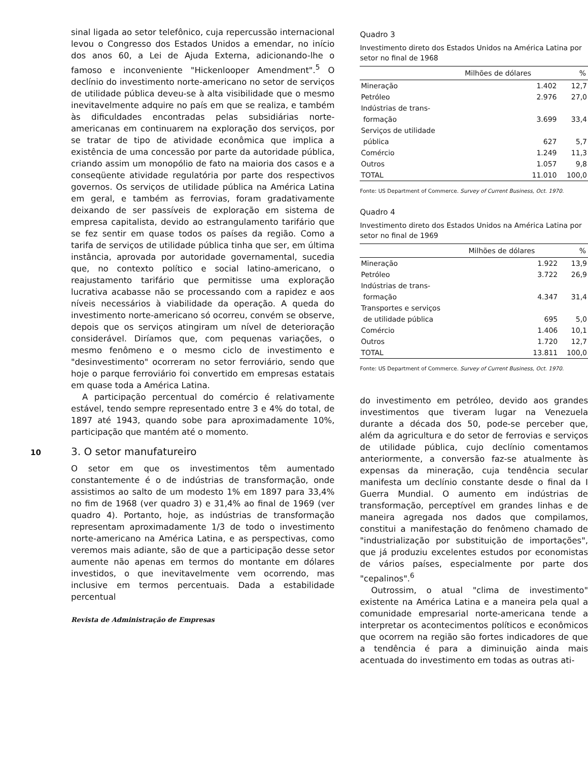sinal ligada ao setor telefônico, cuja repercussão internacional levou o Congresso dos Estados Unidos a emendar, no início dos anos 60, a Lei de Ajuda Externa, adicionando-lhe o famoso e inconveniente "Hickenlooper Amendment".<sup>5</sup> O declínio do investimento norte-americano no setor de serviços de utilidade pública deveu-se à alta visibilidade que o mesmo inevitavelmente adquire no país em que se realiza, e também às dificuldades encontradas pelas subsidiárias norte-americanas em continuarem na exploração dos serviços, por se tratar de tipo de atividade econômica que implica a existência de uma concessão por parte da autoridade pública, criando assim um monopólio de fato na maioria dos casos e a conseqüente atividade regulatória por parte dos respectivos governos. Os serviços de utilidade pública na América Latina em geral, e também as ferrovias, foram gradativamente deixando de ser passíveis de exploração em sistema de empresa capitalista, devido ao estrangulamento tarifário que se fez sentir em quase todos os países da região. Como a tarifa de serviços de utilidade pública tinha que ser, em última instância, aprovada por autoridade governamental, sucedia que, no contexto político e social latino-americano, o reajustamento tarifário que permitisse uma exploração lucrativa acabasse não se processando com a rapidez e aos níveis necessários à viabilidade da operação. A queda do investimento norte-americano só ocorreu, convém se observe, depois que os serviços atingiram um nível de deterioração considerável. Diríamos que, com pequenas variações, o mesmo fenômeno e o mesmo ciclo de investimento e "desinvestimento" ocorreram no setor ferroviário, sendo que hoje o parque ferroviário foi convertido em empresas estatais em quase toda a América Latina.
A participação percentual do comércio é relativamente estável, tendo sempre representado entre 3 e 4% do total, de 1897 até 1943, quando sobe para aproximadamente 10%, participação que mantém até o momento.
10 3. O setor manufatureiro
O setor em que os investimentos têm aumentado constantemente é o de indústrias de transformação, onde assistimos ao salto de um modesto 1% em 1897 para 33,4% no fim de 1968 (ver quadro 3) e 31,4% ao final de 1969 (ver quadro 4). Portanto, hoje, as indústrias de transformação representam aproximadamente 1/3 de todo o investimento norte-americano na América Latina, e as perspectivas, como veremos mais adiante, são de que a participação desse setor aumente não apenas em termos do montante em dólares investidos, o que inevitavelmente vem ocorrendo, mas inclusive em termos percentuais. Dada a estabilidade percentual
Revista de Administração de Empresas
Quadro 3
Investimento direto dos Estados Unidos na América Latina por setor no final de 1968
| | Milhões de dólares | % |
| --- | --- | --- |
| Mineração | 1.402 | 12,7 |
| Petróleo | 2.976 | 27,0 |
| Indústrias de trans- formação | 3.699 | 33,4 |
| Serviços de utilidade pública | 627 | 5,7 |
| Comércio | 1.249 | 11,3 |
| Outros | 1.057 | 9,8 |
| TOTAL | 11.010 | 100,0 |
Fonte: US Department of Commerce. Survey of Current Business, Oct. 1970.
Quadro 4
Investimento direto dos Estados Unidos na América Latina por setor no final de 1969
| | Milhões de dólares | % |
| --- | --- | --- |
| Mineração | 1.922 | 13,9 |
| Petróleo | 3.722 | 26,9 |
| Indústrias de trans- formação | 4.347 | 31,4 |
| Transportes e serviços de utilidade pública | 695 | 5,0 |
| Comércio | 1.406 | 10,1 |
| Outros | 1.720 | 12,7 |
| TOTAL | 13.811 | 100,0 |
Fonte: US Department of Commerce. Survey of Current Business, Oct. 1970.
do investimento em petróleo, devido aos grandes investimentos que tiveram lugar na Venezuela durante a década dos 50, pode-se perceber que, além da agricultura e do setor de ferrovias e serviços de utilidade pública, cujo declínio comentamos anteriormente, a conversão faz-se atualmente às expensas da mineração, cuja tendência secular manifesta um declínio constante desde o final da I Guerra Mundial. O aumento em indústrias de transformação, perceptível em grandes linhas e de maneira agregada nos dados que compilamos, constitui a manifestação do fenômeno chamado de "industrialização por substituição de importações", que já produziu excelentes estudos por economistas de vários países, especialmente por parte dos "cepalinos".<sup>6</sup>
Outrossim, o atual "clima de investimento" existente na América Latina e a maneira pela qual a comunidade empresarial norte-americana tende a interpretar os acontecimentos políticos e econômicos que ocorrem na região são fortes indicadores de que a tendência é para a diminuição ainda mais acentuada do investimento em todas as outras ati-